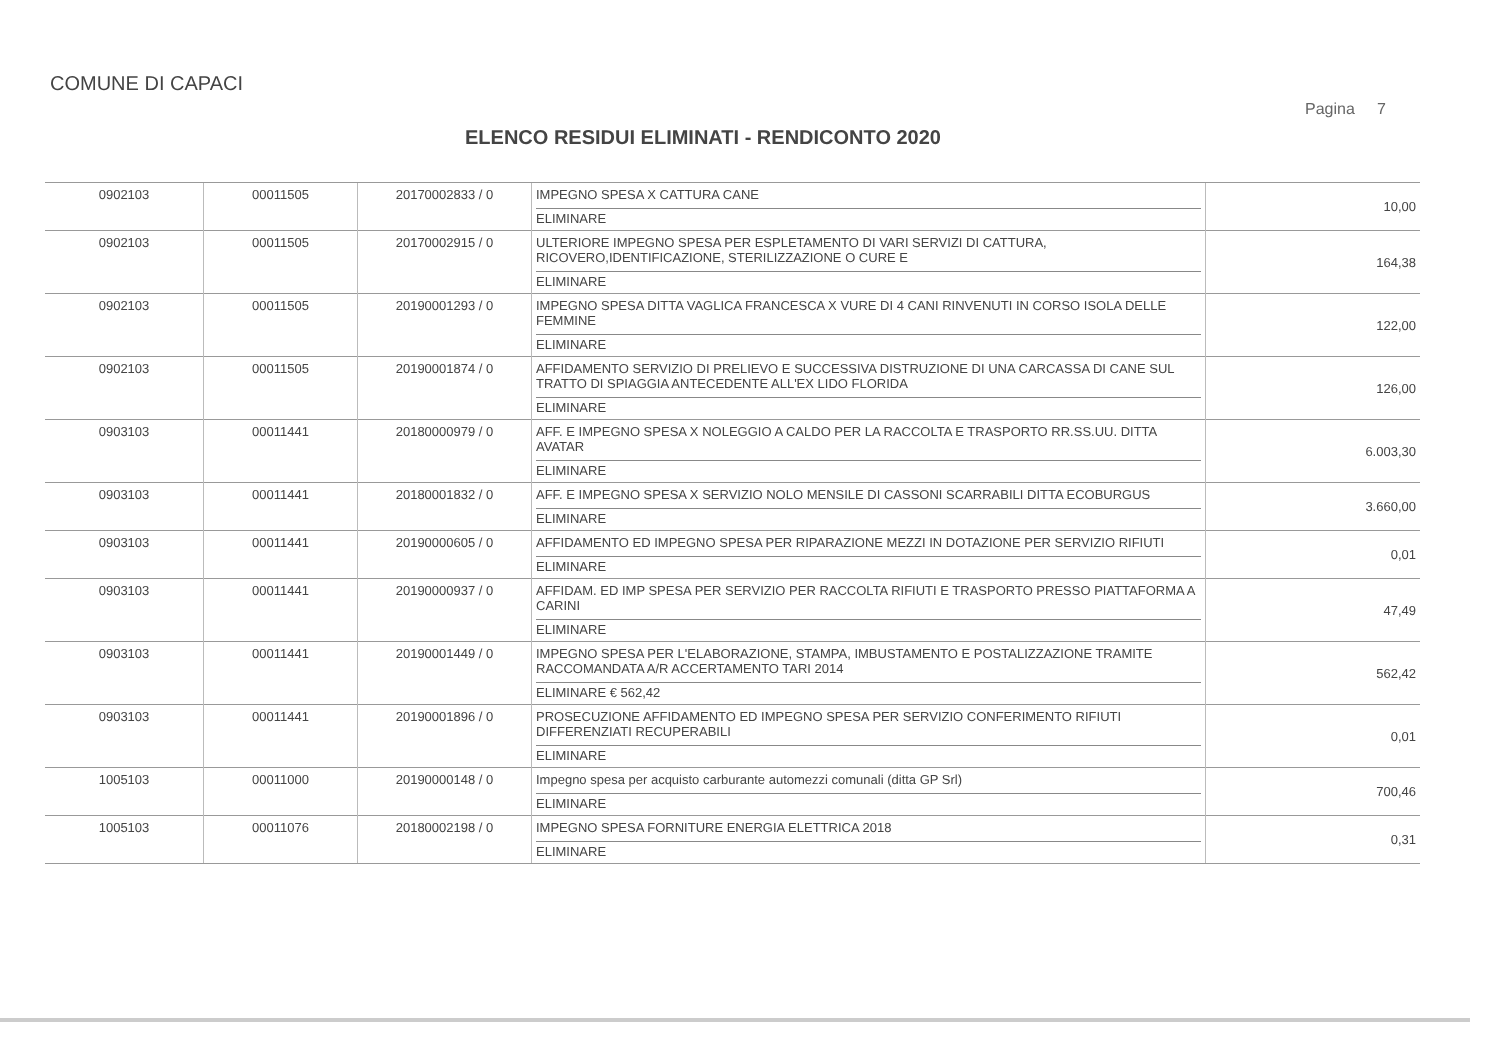COMUNE DI CAPACI
Pagina 7
ELENCO RESIDUI ELIMINATI - RENDICONTO 2020
| 0902103 | 00011505 | 20170002833 / 0 | IMPEGNO SPESA X CATTURA CANE ELIMINARE | 10,00 |
| 0902103 | 00011505 | 20170002915 / 0 | ULTERIORE IMPEGNO SPESA PER ESPLETAMENTO DI VARI SERVIZI DI CATTURA, RICOVERO,IDENTIFICAZIONE, STERILIZZAZIONE O CURE E ELIMINARE | 164,38 |
| 0902103 | 00011505 | 20190001293 / 0 | IMPEGNO SPESA DITTA VAGLICA FRANCESCA X VURE DI 4 CANI RINVENUTI IN CORSO ISOLA DELLE FEMMINE ELIMINARE | 122,00 |
| 0902103 | 00011505 | 20190001874 / 0 | AFFIDAMENTO SERVIZIO DI PRELIEVO E SUCCESSIVA DISTRUZIONE DI UNA CARCASSA DI CANE SUL TRATTO DI SPIAGGIA ANTECEDENTE ALL'EX LIDO FLORIDA ELIMINARE | 126,00 |
| 0903103 | 00011441 | 20180000979 / 0 | AFF. E IMPEGNO SPESA X NOLEGGIO A CALDO PER LA RACCOLTA E TRASPORTO RR.SS.UU. DITTA AVATAR ELIMINARE | 6.003,30 |
| 0903103 | 00011441 | 20180001832 / 0 | AFF. E IMPEGNO SPESA X SERVIZIO NOLO MENSILE DI CASSONI SCARRABILI DITTA ECOBURGUS ELIMINARE | 3.660,00 |
| 0903103 | 00011441 | 20190000605 / 0 | AFFIDAMENTO ED IMPEGNO SPESA PER RIPARAZIONE MEZZI IN DOTAZIONE PER SERVIZIO RIFIUTI ELIMINARE | 0,01 |
| 0903103 | 00011441 | 20190000937 / 0 | AFFIDAM. ED IMP SPESA PER SERVIZIO PER RACCOLTA RIFIUTI E TRASPORTO PRESSO PIATTAFORMA A CARINI ELIMINARE | 47,49 |
| 0903103 | 00011441 | 20190001449 / 0 | IMPEGNO SPESA PER L'ELABORAZIONE, STAMPA, IMBUSTAMENTO E POSTALIZZAZIONE TRAMITE RACCOMANDATA A/R ACCERTAMENTO TARI 2014 ELIMINARE € 562,42 | 562,42 |
| 0903103 | 00011441 | 20190001896 / 0 | PROSECUZIONE AFFIDAMENTO ED IMPEGNO SPESA PER SERVIZIO CONFERIMENTO RIFIUTI DIFFERENZIATI RECUPERABILI ELIMINARE | 0,01 |
| 1005103 | 00011000 | 20190000148 / 0 | Impegno spesa per acquisto carburante automezzi comunali (ditta GP Srl) ELIMINARE | 700,46 |
| 1005103 | 00011076 | 20180002198 / 0 | IMPEGNO SPESA FORNITURE ENERGIA ELETTRICA 2018 ELIMINARE | 0,31 |